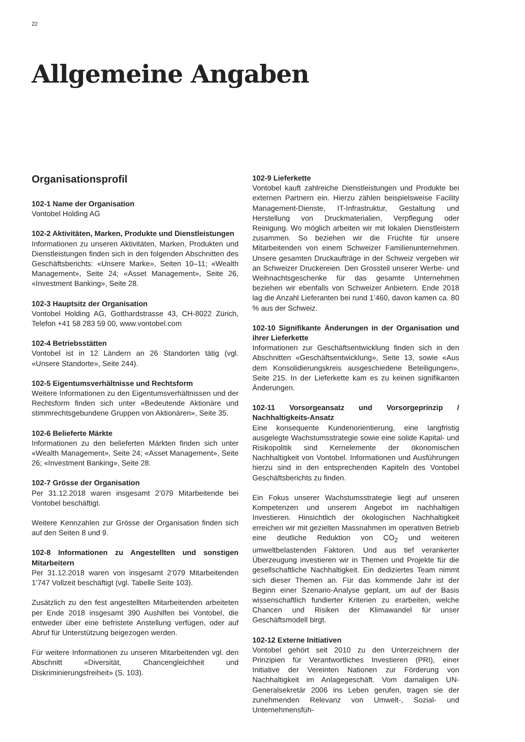22
Allgemeine Angaben
Organisationsprofil
102-1 Name der Organisation
Vontobel Holding AG
102-2 Aktivitäten, Marken, Produkte und Dienstleistungen
Informationen zu unseren Aktivitäten, Marken, Produkten und Dienstleistungen finden sich in den folgenden Abschnitten des Geschäftsberichts: «Unsere Marke», Seiten 10–11; «Wealth Management», Seite 24; «Asset Management», Seite 26, «Investment Banking», Seite 28.
102-3 Hauptsitz der Organisation
Vontobel Holding AG, Gotthardstrasse 43, CH-8022 Zürich, Telefon +41 58 283 59 00, www.vontobel.com
102-4 Betriebsstätten
Vontobel ist in 12 Ländern an 26 Standorten tätig (vgl. «Unsere Standorte», Seite 244).
102-5 Eigentumsverhältnisse und Rechtsform
Weitere Informationen zu den Eigentumsverhältnissen und der Rechtsform finden sich unter «Bedeutende Aktionäre und stimmrechtsgebundene Gruppen von Aktionären», Seite 35.
102-6 Belieferte Märkte
Informationen zu den belieferten Märkten finden sich unter «Wealth Management», Seite 24; «Asset Management», Seite 26; «Investment Banking», Seite 28.
102-7 Grösse der Organisation
Per 31.12.2018 waren insgesamt 2’079 Mitarbeitende bei Vontobel beschäftigt.
Weitere Kennzahlen zur Grösse der Organisation finden sich auf den Seiten 8 und 9.
102-8 Informationen zu Angestellten und sonstigen Mitarbeitern
Per 31.12.2018 waren von insgesamt 2’079 Mitarbeitenden 1’747 Vollzeit beschäftigt (vgl. Tabelle Seite 103).
Zusätzlich zu den fest angestellten Mitarbeitenden arbeiteten per Ende 2018 insgesamt 390 Aushilfen bei Vontobel, die entweder über eine befristete Anstellung verfügen, oder auf Abruf für Unterstützung beigezogen werden.
Für weitere Informationen zu unseren Mitarbeitenden vgl. den Abschnitt «Diversität, Chancengleichheit und Diskriminierungsfreiheit» (S. 103).
102-9 Lieferkette
Vontobel kauft zahlreiche Dienstleistungen und Produkte bei externen Partnern ein. Hierzu zählen beispielsweise Facility Management-Dienste, IT-Infrastruktur, Gestaltung und Herstellung von Druckmaterialien, Verpflegung oder Reinigung. Wo möglich arbeiten wir mit lokalen Dienstleistern zusammen. So beziehen wir die Früchte für unsere Mitarbeitenden von einem Schweizer Familienunternehmen. Unsere gesamten Druckaufträge in der Schweiz vergeben wir an Schweizer Druckereien. Den Grossteil unserer Werbe- und Weihnachtsgeschenke für das gesamte Unternehmen beziehen wir ebenfalls von Schweizer Anbietern. Ende 2018 lag die Anzahl Lieferanten bei rund 1’460, davon kamen ca. 80 % aus der Schweiz.
102-10 Signifikante Änderungen in der Organisation und ihrer Lieferkette
Informationen zur Geschäftsentwicklung finden sich in den Abschnitten «Geschäftsentwicklung», Seite 13, sowie «Aus dem Konsolidierungskreis ausgeschiedene Beteiligungen», Seite 215. In der Lieferkette kam es zu keinen signifikanten Änderungen.
102-11 Vorsorgeansatz und Vorsorgeprinzip / Nachhaltigkeits-Ansatz
Eine konsequente Kundenorientierung, eine langfristig ausgelegte Wachstumsstrategie sowie eine solide Kapital- und Risikopolitik sind Kernelemente der ökonomischen Nachhaltigkeit von Vontobel. Informationen und Ausführungen hierzu sind in den entsprechenden Kapiteln des Vontobel Geschäftsberichts zu finden.
Ein Fokus unserer Wachstumsstrategie liegt auf unseren Kompetenzen und unserem Angebot im nachhaltigen Investieren. Hinsichtlich der ökologischen Nachhaltigkeit erreichen wir mit gezielten Massnahmen im operativen Betrieb eine deutliche Reduktion von CO<sub>2</sub> und weiteren umweltbelastenden Faktoren. Und aus tief verankerter Überzeugung investieren wir in Themen und Projekte für die gesellschaftliche Nachhaltigkeit. Ein dediziertes Team nimmt sich dieser Themen an. Für das kommende Jahr ist der Beginn einer Szenario-Analyse geplant, um auf der Basis wissenschaftlich fundierter Kriterien zu erarbeiten, welche Chancen und Risiken der Klimawandel für unser Geschäftsmodell birgt.
102-12 Externe Initiativen
Vontobel gehört seit 2010 zu den Unterzeichnern der Prinzipien für Verantwortliches Investieren (PRI), einer Initiative der Vereinten Nationen zur Förderung von Nachhaltigkeit im Anlagegeschäft. Vom damaligen UN-Generalsekretär 2006 ins Leben gerufen, tragen sie der zunehmenden Relevanz von Umwelt-, Sozial- und Unternehmensfüh-